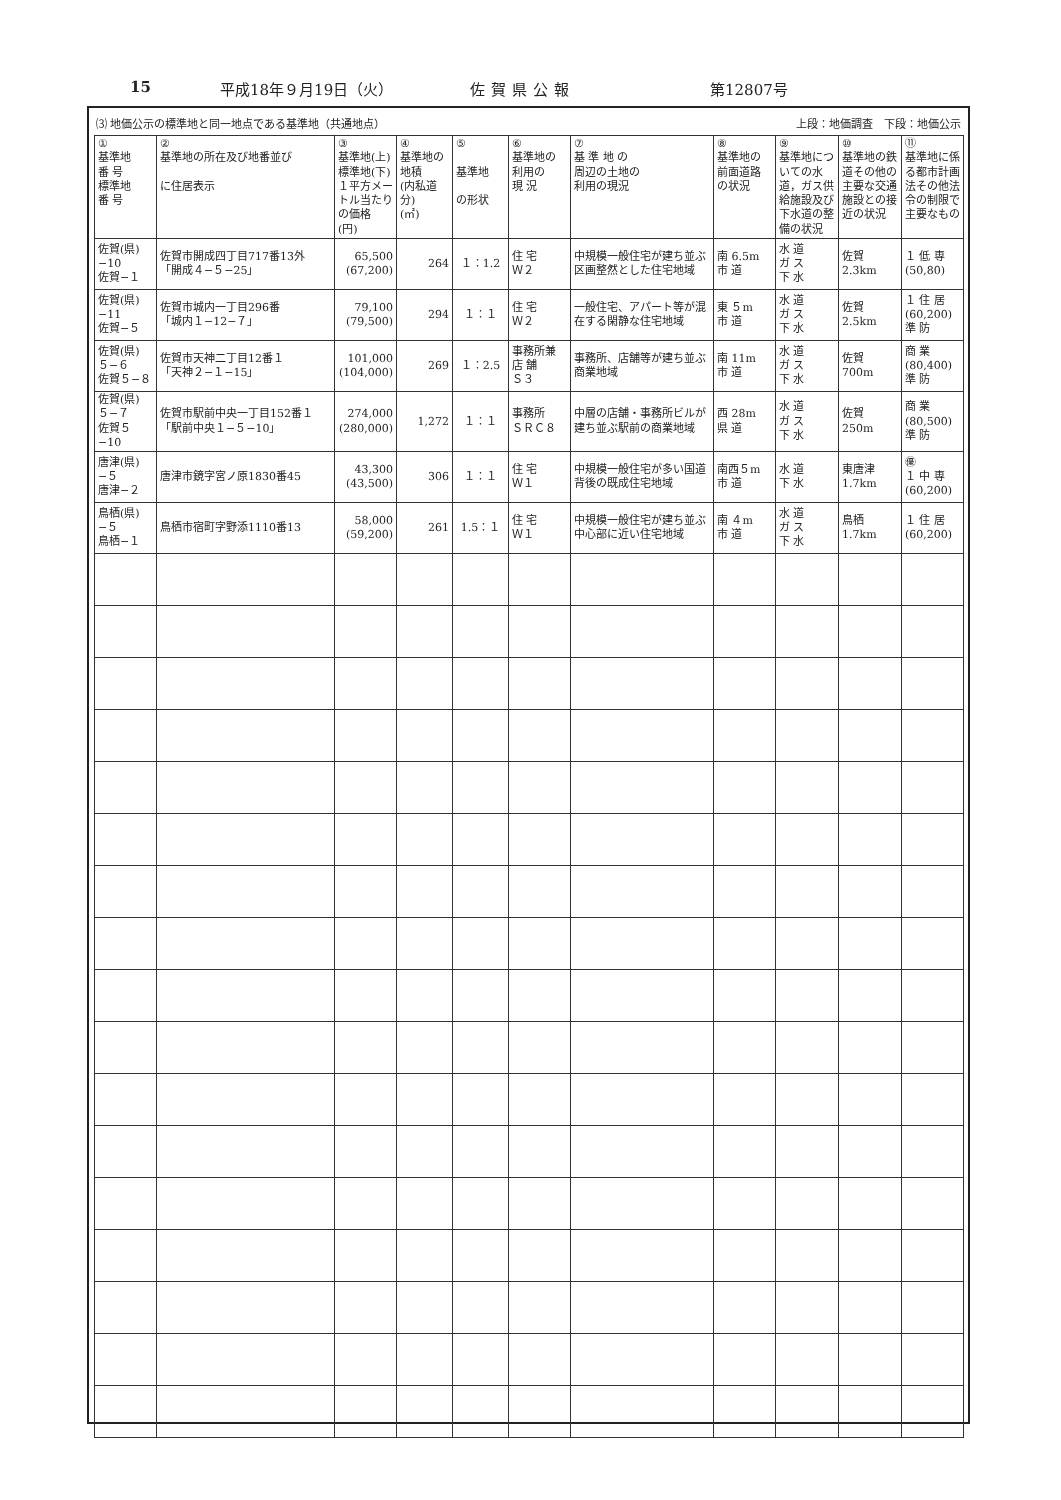15 平成18年９月19日（火） 佐賀県公報 第12807号
⑶ 地価公示の標準地と同一地点である基準地（共通地点） 上段：地価調査　下段：地価公示
| ① 基準地 番 号 標準地 番 号 | ② 基準地の所在及び地番並び に住居表示 | ③ 基準地(上) 標準地(下) １平方メートル当たりの価格 (円) | ④ 基準地の地積 (内私道分) (㎡) | ⑤ 基準地 の形状 | ⑥ 基準地の 利用の 現 況 | ⑦ 基 準 地 の 周辺の土地の 利用の現況 | ⑧ 基準地の 前面道路 の状況 | ⑨ 基準地についての水道，ガス供給施設及び下水道の整備の状況 | ⑩ 基準地の鉄道その他の主要な交通施設との接近の状況 | ⑪ 基準地に係る都市計画法その他法令の制限で主要なもの |
| --- | --- | --- | --- | --- | --- | --- | --- | --- | --- | --- |
| 佐賀(県) −10 佐賀−１ | 佐賀市開成四丁目717番13外 「開成４−５−25」 | 65,500 (67,200) | 264 | １：1.2 | 住 宅 Ｗ２ | 中規模一般住宅が建ち並ぶ区画整然とした住宅地域 | 南 6.5m 市 道 | 水 道 ガ ス 下 水 | 佐賀 2.3km | １ 低 専 (50,80) |
| 佐賀(県) −11 佐賀−５ | 佐賀市城内一丁目296番 「城内１−12−７」 | 79,100 (79,500) | 294 | １：１ | 住 宅 Ｗ２ | 一般住宅、アパート等が混在する閑静な住宅地域 | 東 ５m 市 道 | 水 道 ガ ス 下 水 | 佐賀 2.5km | １ 住 居 (60,200) 準 防 |
| 佐賀(県) ５−６ 佐賀５−８ | 佐賀市天神二丁目12番１ 「天神２−１−15」 | 101,000 (104,000) | 269 | １：2.5 | 事務所兼 店 舗 Ｓ３ | 事務所、店舗等が建ち並ぶ商業地域 | 南 11m 市 道 | 水 道 ガ ス 下 水 | 佐賀 700m | 商 業 (80,400) 準 防 |
| 佐賀(県) ５−７ 佐賀５−10 | 佐賀市駅前中央一丁目152番１ 「駅前中央１−５−10」 | 274,000 (280,000) | 1,272 | １：１ | 事務所 ＳＲＣ８ | 中層の店舗・事務所ビルが建ち並ぶ駅前の商業地域 | 西 28m 県 道 | 水 道 ガ ス 下 水 | 佐賀 250m | 商 業 (80,500) 準 防 |
| 唐津(県) −５ 唐津−２ | 唐津市鏡字宮ノ原1830番45 | 43,300 (43,500) | 306 | １：１ | 住 宅 Ｗ１ | 中規模一般住宅が多い国道背後の既成住宅地域 | 南西５m 市 道 | 水 道 下 水 | 東唐津 1.7km | ㊝ １ 中 専 (60,200) |
| 鳥栖(県) −５ 鳥栖−１ | 鳥栖市宿町字野添1110番13 | 58,000 (59,200) | 261 | 1.5：１ | 住 宅 Ｗ１ | 中規模一般住宅が建ち並ぶ中心部に近い住宅地域 | 南 ４m 市 道 | 水 道 ガ ス 下 水 | 鳥栖 1.7km | １ 住 居 (60,200) |